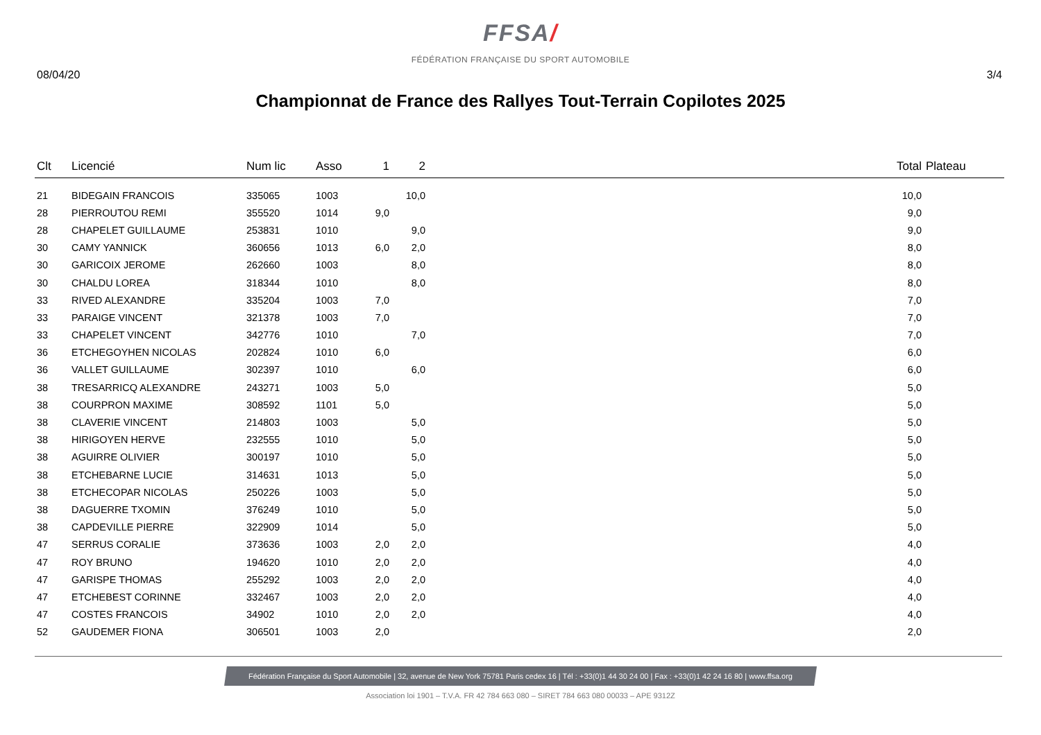FFSA/
FÉDÉRATION FRANÇAISE DU SPORT AUTOMOBILE
08/04/20 3/4
Championnat de France des Rallyes Tout-Terrain Copilotes 2025
| Clt | Licencié | Num lic | Asso | 1 | 2 | | Total | Plateau |
| --- | --- | --- | --- | --- | --- | --- | --- | --- |
| 21 | BIDEGAIN FRANCOIS | 335065 | 1003 | | 10,0 | | 10,0 | |
| 28 | PIERROUTOU REMI | 355520 | 1014 | 9,0 | | | 9,0 | |
| 28 | CHAPELET GUILLAUME | 253831 | 1010 | | 9,0 | | 9,0 | |
| 30 | CAMY YANNICK | 360656 | 1013 | 6,0 | 2,0 | | 8,0 | |
| 30 | GARICOIX JEROME | 262660 | 1003 | | 8,0 | | 8,0 | |
| 30 | CHALDU LOREA | 318344 | 1010 | | 8,0 | | 8,0 | |
| 33 | RIVED ALEXANDRE | 335204 | 1003 | 7,0 | | | 7,0 | |
| 33 | PARAIGE VINCENT | 321378 | 1003 | 7,0 | | | 7,0 | |
| 33 | CHAPELET VINCENT | 342776 | 1010 | | 7,0 | | 7,0 | |
| 36 | ETCHEGOYHEN NICOLAS | 202824 | 1010 | 6,0 | | | 6,0 | |
| 36 | VALLET GUILLAUME | 302397 | 1010 | | 6,0 | | 6,0 | |
| 38 | TRESARRICQ ALEXANDRE | 243271 | 1003 | 5,0 | | | 5,0 | |
| 38 | COURPRON MAXIME | 308592 | 1101 | 5,0 | | | 5,0 | |
| 38 | CLAVERIE VINCENT | 214803 | 1003 | | 5,0 | | 5,0 | |
| 38 | HIRIGOYEN HERVE | 232555 | 1010 | | 5,0 | | 5,0 | |
| 38 | AGUIRRE OLIVIER | 300197 | 1010 | | 5,0 | | 5,0 | |
| 38 | ETCHEBARNE LUCIE | 314631 | 1013 | | 5,0 | | 5,0 | |
| 38 | ETCHECOPAR NICOLAS | 250226 | 1003 | | 5,0 | | 5,0 | |
| 38 | DAGUERRE TXOMIN | 376249 | 1010 | | 5,0 | | 5,0 | |
| 38 | CAPDEVILLE PIERRE | 322909 | 1014 | | 5,0 | | 5,0 | |
| 47 | SERRUS CORALIE | 373636 | 1003 | 2,0 | 2,0 | | 4,0 | |
| 47 | ROY BRUNO | 194620 | 1010 | 2,0 | 2,0 | | 4,0 | |
| 47 | GARISPE THOMAS | 255292 | 1003 | 2,0 | 2,0 | | 4,0 | |
| 47 | ETCHEBEST CORINNE | 332467 | 1003 | 2,0 | 2,0 | | 4,0 | |
| 47 | COSTES FRANCOIS | 34902 | 1010 | 2,0 | 2,0 | | 4,0 | |
| 52 | GAUDEMER FIONA | 306501 | 1003 | 2,0 | | | 2,0 | |
Fédération Française du Sport Automobile | 32, avenue de New York 75781 Paris cedex 16 | Tél : +33(0)1 44 30 24 00 | Fax : +33(0)1 42 24 16 80 | www.ffsa.org
Association loi 1901 – T.V.A. FR 42 784 663 080 – SIRET 784 663 080 00033 – APE 9312Z